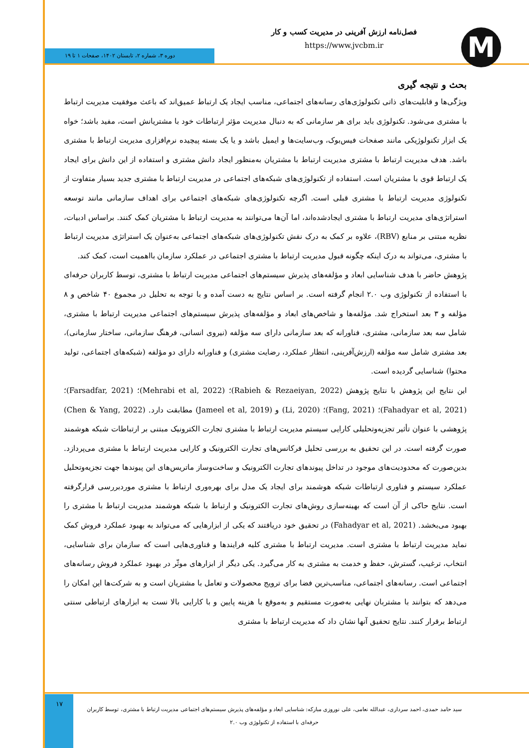M
فصل‌نامه ارزش آفرینی در مدیریت کسب و کار
https://www.jvcbm.ir
دوره ۳، شماره ۲، تابستان ۱۴۰۲، صفحات ۱ تا ۱۹
بحث و نتیجه گیری
ویژگی‌ها و قابلیت‌های ذاتی تکنولوژی‌های رسانه‌های اجتماعی، مناسب ایجاد یک ارتباط عمیق‌اند که باعث موفقیت مدیریت ارتباط با مشتری می‌شود. تکنولوژی باید برای هر سازمانی که به دنبال مدیریت مؤثر ارتباطات خود با مشتریانش است، مفید باشد؛ خواه یک ابزار تکنولوژیکی مانند صفحات فیس‌بوک، وب‌سایت‌ها و ایمیل باشد و یا یک بسته پیچیده نرم‌افزاری مدیریت ارتباط با مشتری باشد. هدف مدیریت ارتباط با مشتری مدیریت ارتباط با مشتریان به‌منظور ایجاد دانش مشتری و استفاده از این دانش برای ایجاد یک ارتباط قوی با مشتریان است. استفاده از تکنولوژی‌های شبکه‌های اجتماعی در مدیریت ارتباط با مشتری جدید بسیار متفاوت از تکنولوژی مدیریت ارتباط با مشتری قبلی است. اگرچه تکنولوژی‌های شبکه‌های اجتماعی برای اهداف سازمانی مانند توسعه استراتژی‌های مدیریت ارتباط با مشتری ایجادشده‌اند، اما آن‌ها می‌توانند به مدیریت ارتباط با مشتریان کمک کنند. براساس ادبیات، نظریه مبتنی بر منابع (RBV)، علاوه بر کمک به درک نقش تکنولوژی‌های شبکه‌های اجتماعی به‌عنوان یک استراتژی مدیریت ارتباط با مشتری، می‌تواند به درک اینکه چگونه قبول مدیریت ارتباط با مشتری اجتماعی در عملکرد سازمان بااهمیت است، کمک کند.
پژوهش حاضر با هدف شناسایی ابعاد و مؤلفه‌های پذیرش سیستم‌های اجتماعی مدیریت ارتباط با مشتری، توسط کاربران حرفه‌ای با استفاده از تکنولوژی وب ۲.۰ انجام گرفته است. بر اساس نتایج به دست آمده و با توجه به تحلیل در مجموع ۴۰ شاخص و ۸ مؤلفه و ۳ بعد استخراج شد. مؤلفه‌ها و شاخص‌های ابعاد و مؤلفه‌های پذیرش سیستم‌های اجتماعی مدیریت ارتباط با مشتری، شامل سه بعد سازمانی، مشتری، فناورانه که بعد سازمانی دارای سه مؤلفه (نیروی انسانی، فرهنگ سازمانی، ساختار سازمانی)، بعد مشتری شامل سه مؤلفه (ارزش‌آفرینی، انتظار عملکرد، رضایت مشتری) و فناورانه دارای دو مؤلفه (شبکه‌های اجتماعی، تولید محتوا) شناسایی گردیده است.
این نتایج این پژوهش با نتایج پژوهش (Rabieh & Rezaeiyan, 2022)؛ (Mehrabi et al, 2022)؛ (Farsadfar, 2021)؛ (Fahadyar et al, 2021)؛ (Fang, 2021)؛ (Li, 2020) و (Jameel et al, 2019) مطابقت دارد. (Chen & Yang, 2022) پژوهشی با عنوان تأثیر تجزیه‌وتحلیلی کارایی سیستم مدیریت ارتباط با مشتری تجارت الکترونیک مبتنی بر ارتباطات شبکه هوشمند صورت گرفته است. در این تحقیق به بررسی تحلیل فرکانس‌های تجارت الکترونیک و کارایی مدیریت ارتباط با مشتری می‌پردازد. بدین‌صورت که محدودیت‌های موجود در تداخل پیوندهای تجارت الکترونیک و ساخت‌وساز ماتریس‌های این پیوندها جهت تجزیه‌وتحلیل عملکرد سیستم و فناوری ارتباطات شبکه هوشمند برای ایجاد یک مدل برای بهره‌وری ارتباط با مشتری موردبررسی قرارگرفته است. نتایج حاکی از آن است که بهینه‌سازی روش‌های تجارت الکترونیک و ارتباط با شبکه هوشمند مدیریت ارتباط با مشتری را بهبود می‌بخشد. (Fahadyar et al, 2021) در تحقیق خود دریافتند که یکی از ابزارهایی که می‌تواند به بهبود عملکرد فروش کمک نماید مدیریت ارتباط با مشتری است. مدیریت ارتباط با مشتری کلیه فرایندها و فناوری‌هایی است که سازمان برای شناسایی، انتخاب، ترغیب، گسترش، حفظ و خدمت به مشتری به کار می‌گیرد. یکی دیگر از ابزارهای موثّر در بهبود عملکرد فروش رسانه‌های اجتماعی است. رسانه‌های اجتماعی، مناسب‌ترین فضا برای ترویج محصولات و تعامل با مشتریان است و به شرکت‌ها این امکان را می‌دهد که بتوانند با مشتربان نهایی به‌صورت مستقیم و به‌موقع با هزینه پایین و با کارایی بالا نست به ابزارهای ارتباطی سنتی ارتباط برقرار کنند. نتایج تحقیق آنها نشان داد که مدیریت ارتباط با مشتری
۱۷
سید حامد حمدی، احمد سرداری، عبدالله نعامی، علی نوروزی مبارکه: شناسایی ابعاد و مؤلفه‌های پذیرش سیستم‌های اجتماعی مدیریت ارتباط با مشتری، توسط کاربران
حرفه‌ای با استفاده از تکنولوژی وب ۲.۰